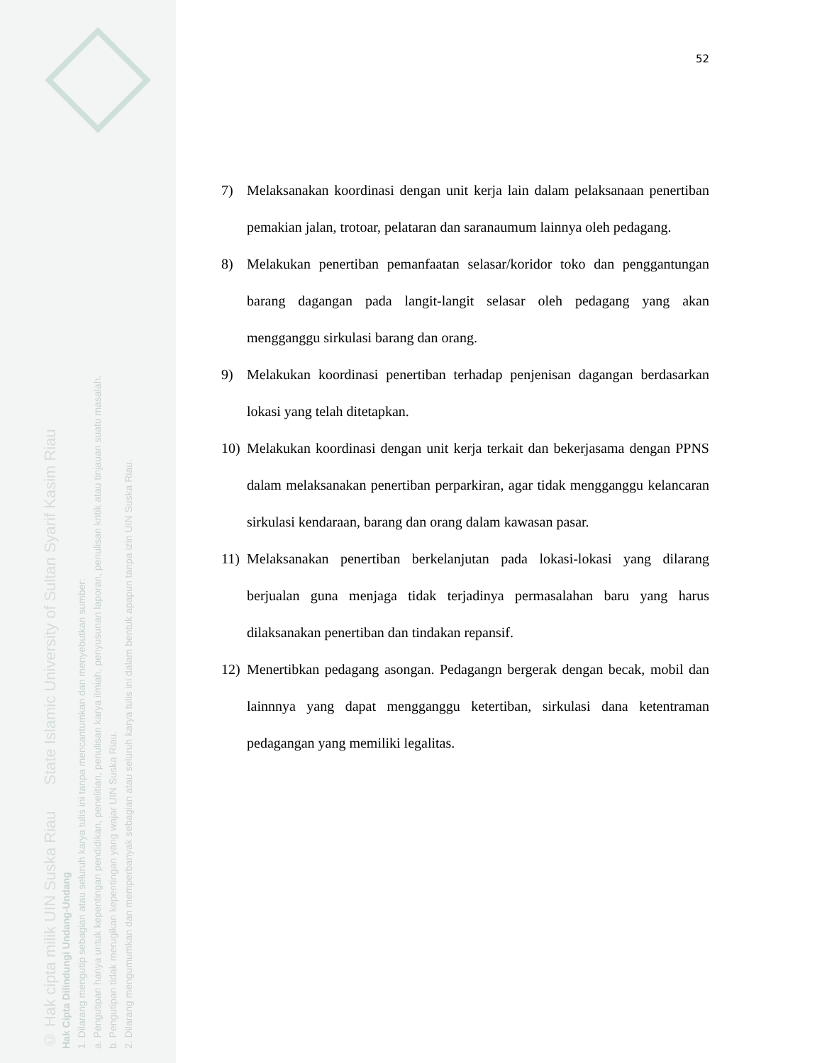© Hak cipta milik UIN Suska Riau State Islamic University of Sultan Syarif Kasim Riau
Hak Cipta Dilindungi Undang-Undang
1. Dilarang mengutip sebagian atau seluruh karya tulis ini tanpa mencantumkan dan menyebutkan sumber:
a. Pengutipan hanya untuk kepentingan pendidikan, penelitian, penulisan karya ilmiah, penyusunan laporan, penulisan kritik atau tinjauan suatu masalah.
b. Pengutipan tidak merugikan kepentingan yang wajar UIN Suska Riau.
2. Dilarang mengumumkan dan memperbanyak sebagian atau seluruh karya tulis ini dalam bentuk apapun tanpa izin UIN Suska Riau.
52
7) Melaksanakan koordinasi dengan unit kerja lain dalam pelaksanaan penertiban pemakian jalan, trotoar, pelataran dan saranaumum lainnya oleh pedagang.
8) Melakukan penertiban pemanfaatan selasar/koridor toko dan penggantungan barang dagangan pada langit-langit selasar oleh pedagang yang akan mengganggu sirkulasi barang dan orang.
9) Melakukan koordinasi penertiban terhadap penjenisan dagangan berdasarkan lokasi yang telah ditetapkan.
10) Melakukan koordinasi dengan unit kerja terkait dan bekerjasama dengan PPNS dalam melaksanakan penertiban perparkiran, agar tidak mengganggu kelancaran sirkulasi kendaraan, barang dan orang dalam kawasan pasar.
11) Melaksanakan penertiban berkelanjutan pada lokasi-lokasi yang dilarang berjualan guna menjaga tidak terjadinya permasalahan baru yang harus dilaksanakan penertiban dan tindakan repansif.
12) Menertibkan pedagang asongan. Pedagangn bergerak dengan becak, mobil dan lainnnya yang dapat mengganggu ketertiban, sirkulasi dana ketentraman pedagangan yang memiliki legalitas.